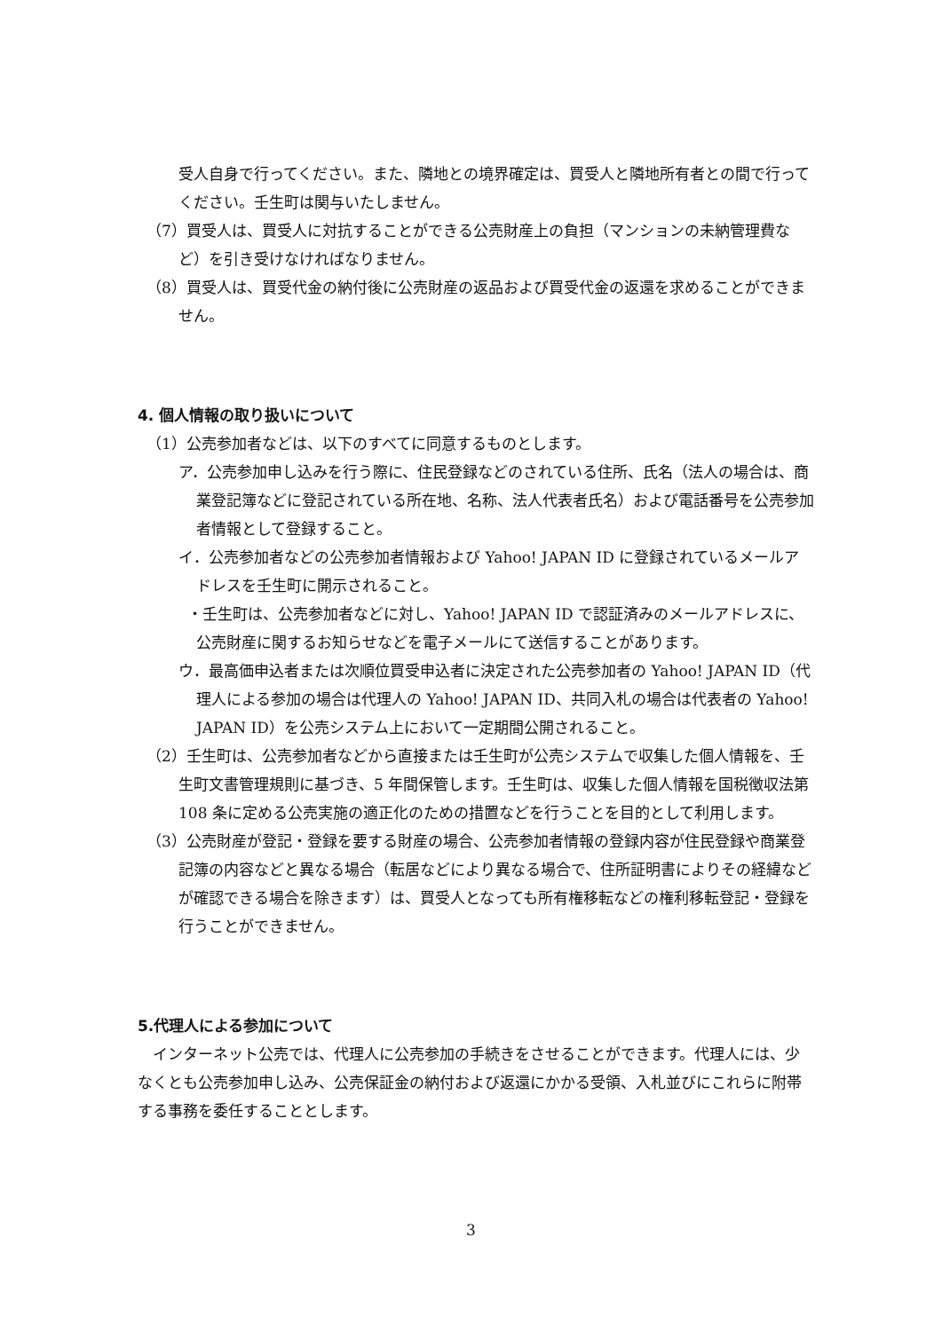受人自身で行ってください。また、隣地との境界確定は、買受人と隣地所有者との間で行ってください。壬生町は関与いたしません。
（7）買受人は、買受人に対抗することができる公売財産上の負担（マンションの未納管理費など）を引き受けなければなりません。
（8）買受人は、買受代金の納付後に公売財産の返品および買受代金の返還を求めることができません。
4. 個人情報の取り扱いについて
（1）公売参加者などは、以下のすべてに同意するものとします。
ア．公売参加申し込みを行う際に、住民登録などのされている住所、氏名（法人の場合は、商業登記簿などに登記されている所在地、名称、法人代表者氏名）および電話番号を公売参加者情報として登録すること。
イ．公売参加者などの公売参加者情報および Yahoo! JAPAN ID に登録されているメールアドレスを壬生町に開示されること。
・壬生町は、公売参加者などに対し、Yahoo! JAPAN ID で認証済みのメールアドレスに、公売財産に関するお知らせなどを電子メールにて送信することがあります。
ウ．最高価申込者または次順位買受申込者に決定された公売参加者の Yahoo! JAPAN ID（代理人による参加の場合は代理人の Yahoo! JAPAN ID、共同入札の場合は代表者の Yahoo! JAPAN ID）を公売システム上において一定期間公開されること。
（2）壬生町は、公売参加者などから直接または壬生町が公売システムで収集した個人情報を、壬生町文書管理規則に基づき、5 年間保管します。壬生町は、収集した個人情報を国税徴収法第 108 条に定める公売実施の適正化のための措置などを行うことを目的として利用します。
（3）公売財産が登記・登録を要する財産の場合、公売参加者情報の登録内容が住民登録や商業登記簿の内容などと異なる場合（転居などにより異なる場合で、住所証明書によりその経緯などが確認できる場合を除きます）は、買受人となっても所有権移転などの権利移転登記・登録を行うことができません。
5.代理人による参加について
インターネット公売では、代理人に公売参加の手続きをさせることができます。代理人には、少なくとも公売参加申し込み、公売保証金の納付および返還にかかる受領、入札並びにこれらに附帯する事務を委任することとします。
3